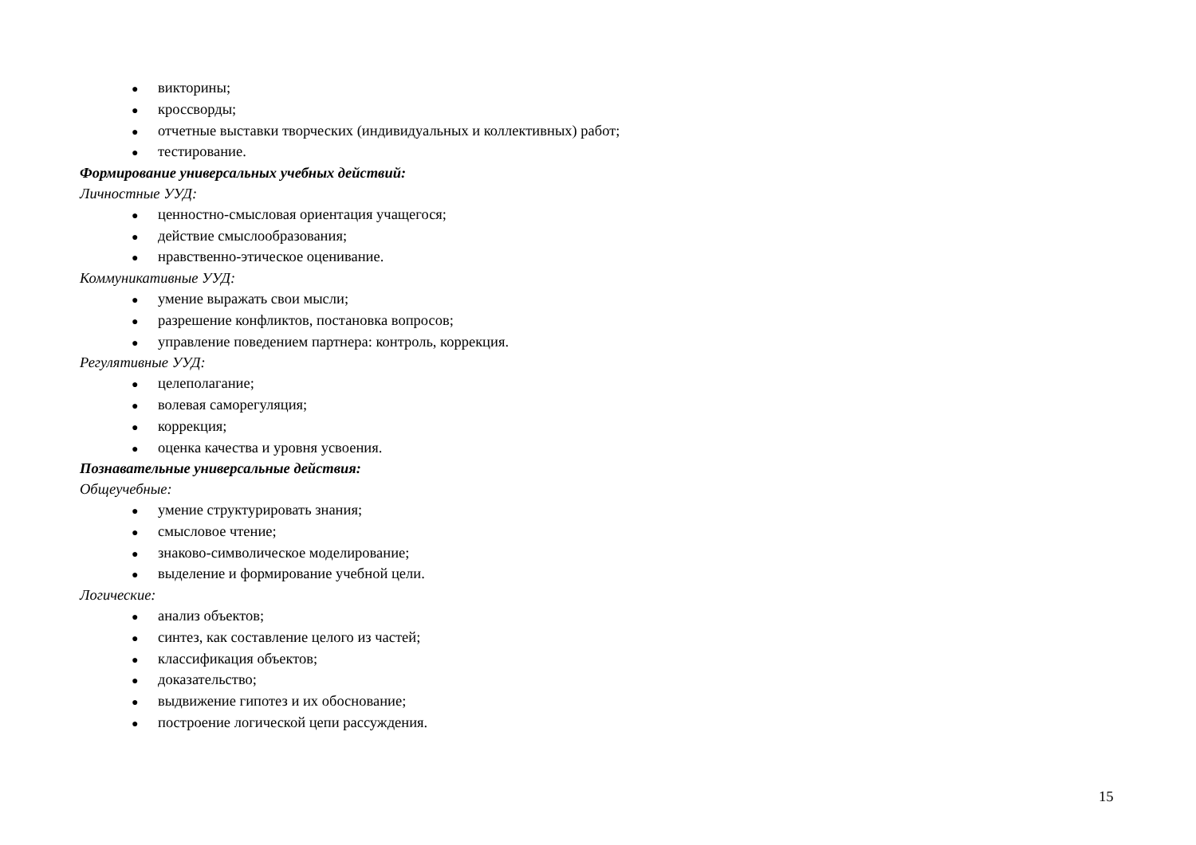● викторины;
● кроссворды;
● отчетные выставки творческих (индивидуальных и коллективных) работ;
● тестирование.
Формирование универсальных учебных действий:
Личностные УУД:
● ценностно-смысловая ориентация учащегося;
● действие смыслообразования;
● нравственно-этическое оценивание.
Коммуникативные УУД:
● умение выражать свои мысли;
● разрешение конфликтов, постановка вопросов;
● управление поведением партнера: контроль, коррекция.
Регулятивные УУД:
● целеполагание;
● волевая саморегуляция;
● коррекция;
● оценка качества и уровня усвоения.
Познавательные универсальные действия:
Общеучебные:
● умение структурировать знания;
● смысловое чтение;
● знаково-символическое моделирование;
● выделение и формирование учебной цели.
Логические:
● анализ объектов;
● синтез, как составление целого из частей;
● классификация объектов;
● доказательство;
● выдвижение гипотез и их обоснование;
● построение логической цепи рассуждения.
15